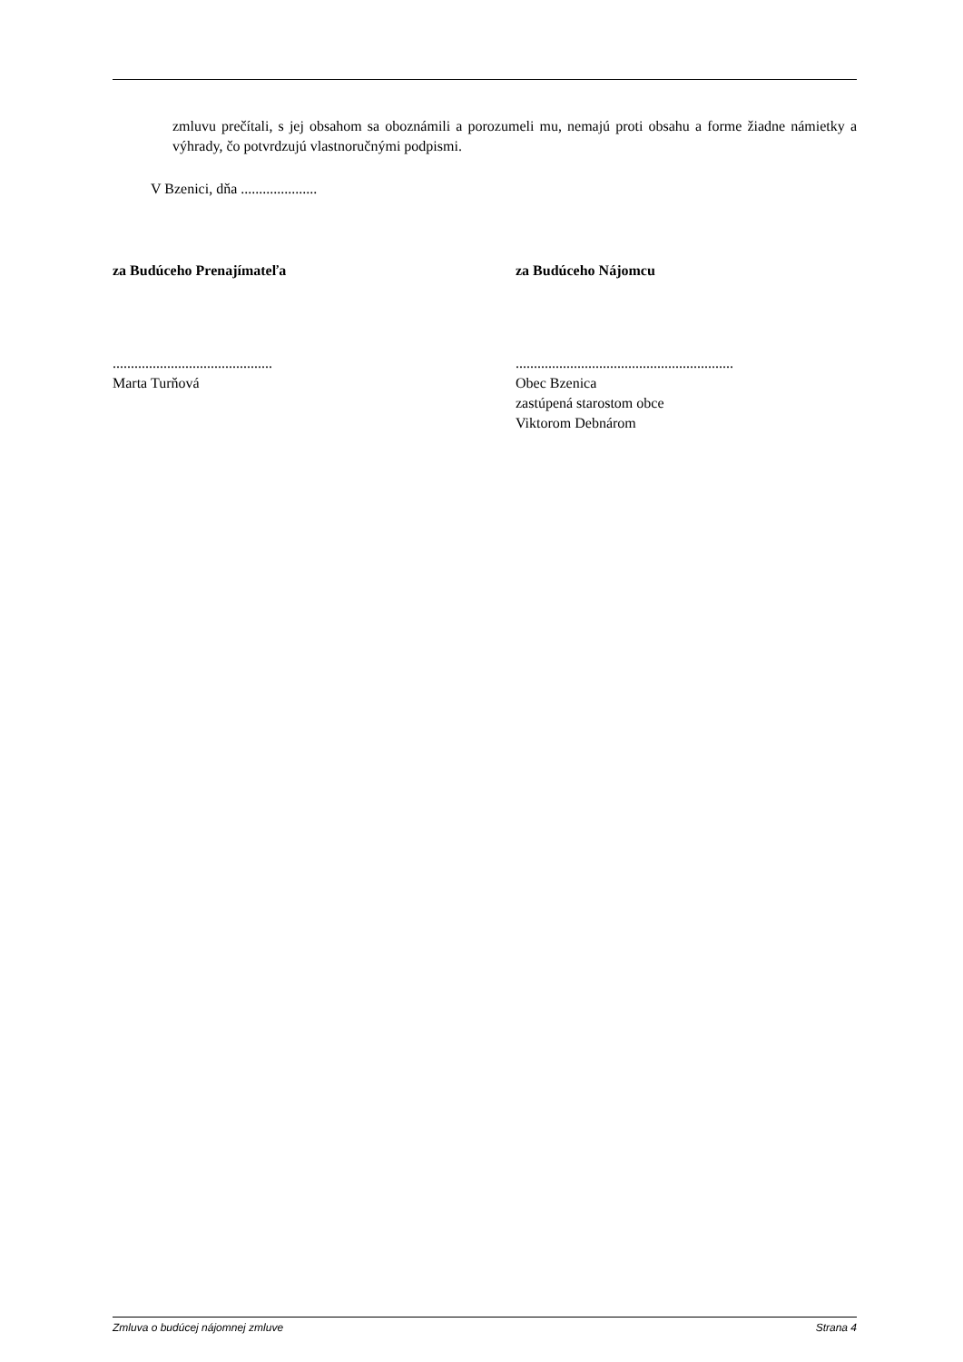zmluvu prečítali, s jej obsahom sa oboznámili a porozumeli mu, nemajú proti obsahu a forme žiadne námietky a výhrady, čo potvrdzujú vlastnoručnými podpismi.
V Bzenici, dňa .....................
za Budúceho Prenajímateľa
............................................
Marta Turňová
za Budúceho Nájomcu
............................................................
Obec Bzenica
zastúpená starostom obce
Viktorom Debnárom
Zmluva o budúcej nájomnej zmluve Strana 4